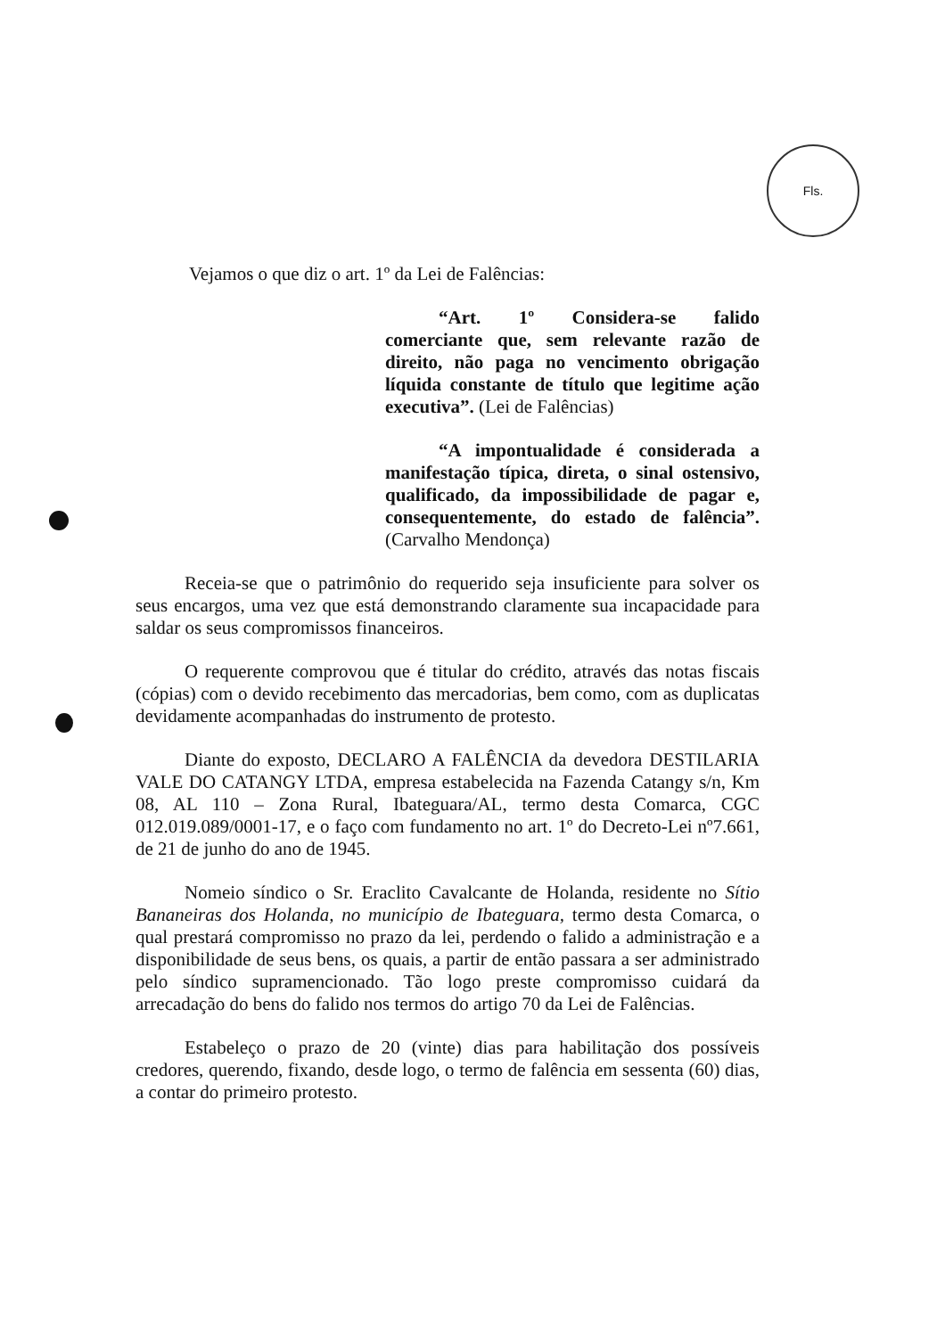Fls.
Vejamos o que diz o art. 1º da Lei de Falências:
“Art. 1º Considera-se falido comerciante que, sem relevante razão de direito, não paga no vencimento obrigação líquida constante de título que legitime ação executiva”. (Lei de Falências)
“A impontualidade é considerada a manifestação típica, direta, o sinal ostensivo, qualificado, da impossibilidade de pagar e, consequentemente, do estado de falência”. (Carvalho Mendonça)
Receia-se que o patrimônio do requerido seja insuficiente para solver os seus encargos, uma vez que está demonstrando claramente sua incapacidade para saldar os seus compromissos financeiros.
O requerente comprovou que é titular do crédito, através das notas fiscais (cópias) com o devido recebimento das mercadorias, bem como, com as duplicatas devidamente acompanhadas do instrumento de protesto.
Diante do exposto, DECLARO A FALÊNCIA da devedora DESTILARIA VALE DO CATANGY LTDA, empresa estabelecida na Fazenda Catangy s/n, Km 08, AL 110 – Zona Rural, Ibateguara/AL, termo desta Comarca, CGC 012.019.089/0001-17, e o faço com fundamento no art. 1º do Decreto-Lei nº7.661, de 21 de junho do ano de 1945.
Nomeio síndico o Sr. Eraclito Cavalcante de Holanda, residente no Sítio Bananeiras dos Holanda, no município de Ibateguara, termo desta Comarca, o qual prestará compromisso no prazo da lei, perdendo o falido a administração e a disponibilidade de seus bens, os quais, a partir de então passara a ser administrado pelo síndico supramencionado. Tão logo preste compromisso cuidará da arrecadação do bens do falido nos termos do artigo 70 da Lei de Falências.
Estabeleço o prazo de 20 (vinte) dias para habilitação dos possíveis credores, querendo, fixando, desde logo, o termo de falência em sessenta (60) dias, a contar do primeiro protesto.